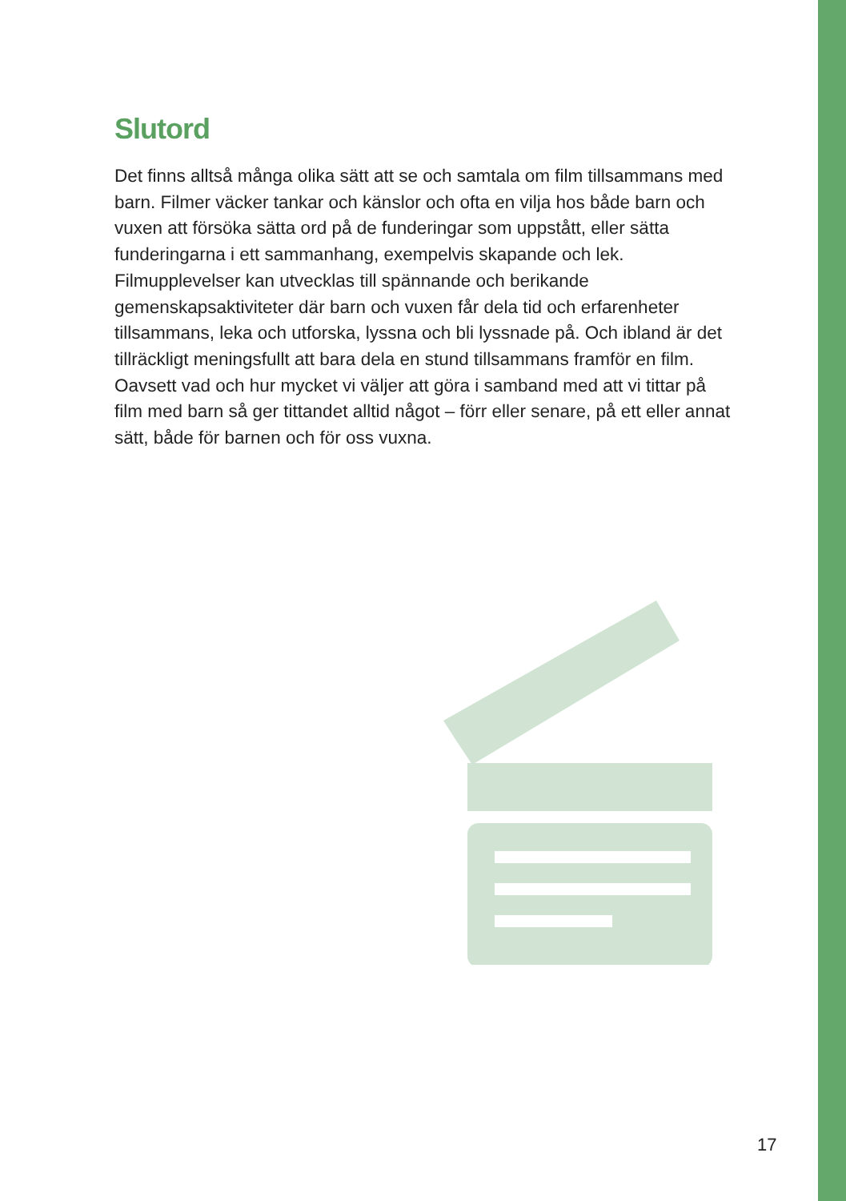Slutord
Det finns alltså många olika sätt att se och samtala om film tillsammans med barn. Filmer väcker tankar och känslor och ofta en vilja hos både barn och vuxen att försöka sätta ord på de funderingar som uppstått, eller sätta funderingarna i ett sammanhang, exempelvis skapande och lek. Filmupplevelser kan utvecklas till spännande och berikande gemenskapsaktiviteter där barn och vuxen får dela tid och erfarenheter tillsammans, leka och utforska, lyssna och bli lyssnade på. Och ibland är det tillräckligt meningsfullt att bara dela en stund tillsammans framför en film. Oavsett vad och hur mycket vi väljer att göra i samband med att vi tittar på film med barn så ger tittandet alltid något – förr eller senare, på ett eller annat sätt, både för barnen och för oss vuxna.
17